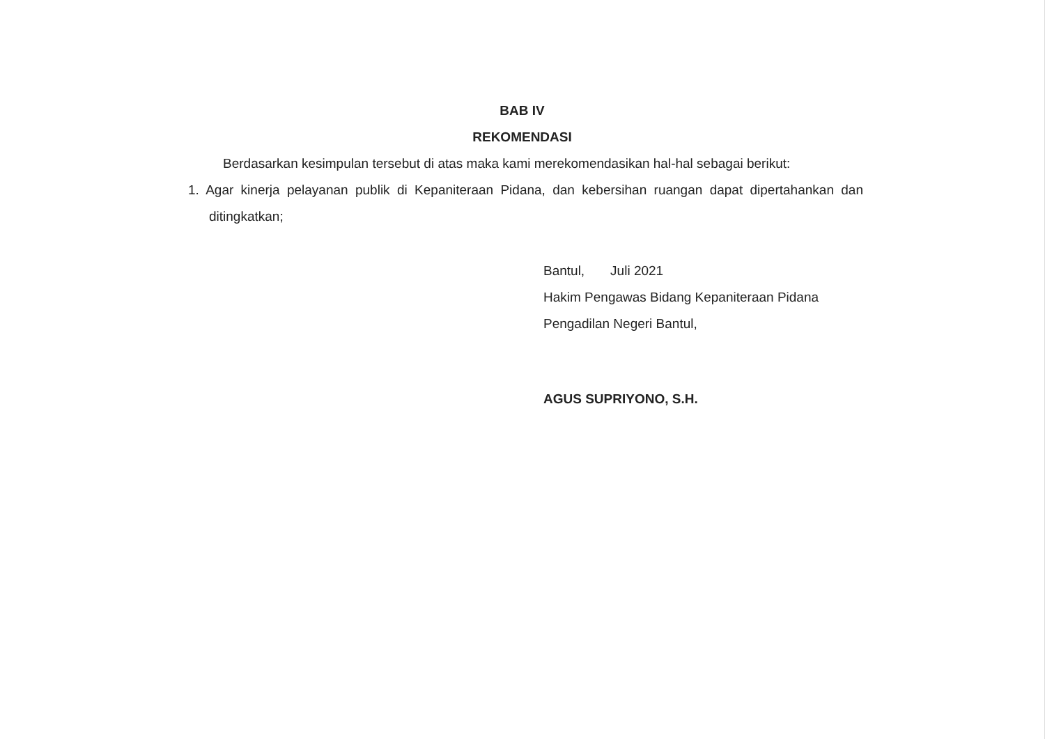BAB IV
REKOMENDASI
Berdasarkan kesimpulan tersebut di atas maka kami merekomendasikan hal-hal sebagai berikut:
1. Agar kinerja pelayanan publik di Kepaniteraan Pidana, dan kebersihan ruangan dapat dipertahankan dan ditingkatkan;
Bantul, Juli 2021
Hakim Pengawas Bidang Kepaniteraan Pidana Pengadilan Negeri Bantul,
AGUS SUPRIYONO, S.H.